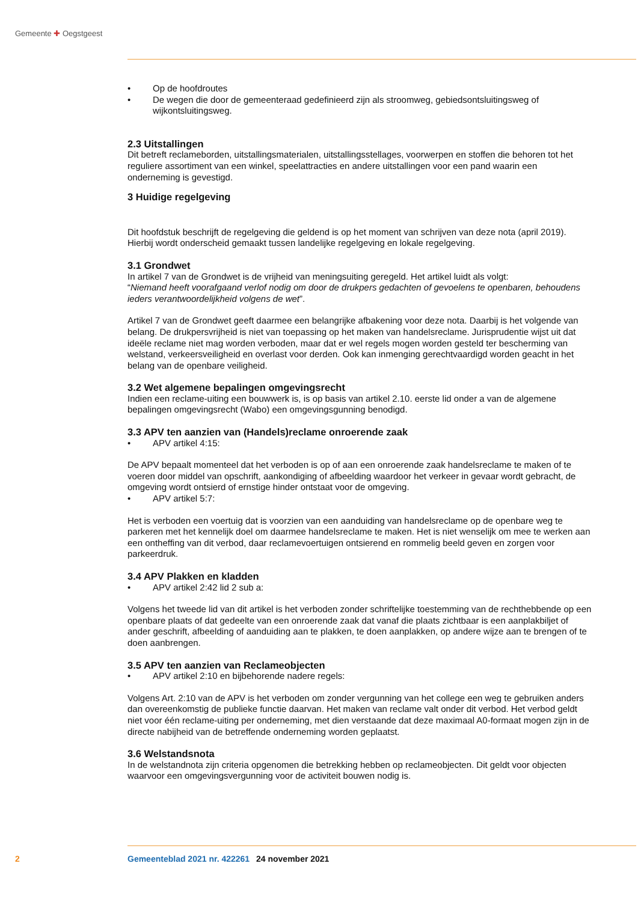Gemeente ✚ Oegstgeest
• Op de hoofdroutes
• De wegen die door de gemeenteraad gedefinieerd zijn als stroomweg, gebiedsontsluitingsweg of wijkontsluitingsweg.
2.3 Uitstallingen
Dit betreft reclameborden, uitstallingsmaterialen, uitstallingsstellages, voorwerpen en stoffen die behoren tot het reguliere assortiment van een winkel, speelattracties en andere uitstallingen voor een pand waarin een onderneming is gevestigd.
3 Huidige regelgeving
Dit hoofdstuk beschrijft de regelgeving die geldend is op het moment van schrijven van deze nota (april 2019). Hierbij wordt onderscheid gemaakt tussen landelijke regelgeving en lokale regelgeving.
3.1 Grondwet
In artikel 7 van de Grondwet is de vrijheid van meningsuiting geregeld. Het artikel luidt als volgt:
“Niemand heeft voorafgaand verlof nodig om door de drukpers gedachten of gevoelens te openbaren, behoudens ieders verantwoordelijkheid volgens de wet”.
Artikel 7 van de Grondwet geeft daarmee een belangrijke afbakening voor deze nota. Daarbij is het volgende van belang. De drukpersvrijheid is niet van toepassing op het maken van handelsreclame. Jurisprudentie wijst uit dat ideële reclame niet mag worden verboden, maar dat er wel regels mogen worden gesteld ter bescherming van welstand, verkeersveiligheid en overlast voor derden. Ook kan inmenging gerechtvaardigd worden geacht in het belang van de openbare veiligheid.
3.2 Wet algemene bepalingen omgevingsrecht
Indien een reclame-uiting een bouwwerk is, is op basis van artikel 2.10. eerste lid onder a van de algemene bepalingen omgevingsrecht (Wabo) een omgevingsgunning benodigd.
3.3 APV ten aanzien van (Handels)reclame onroerende zaak
• APV artikel 4:15:
De APV bepaalt momenteel dat het verboden is op of aan een onroerende zaak handelsreclame te maken of te voeren door middel van opschrift, aankondiging of afbeelding waardoor het verkeer in gevaar wordt gebracht, de omgeving wordt ontsierd of ernstige hinder ontstaat voor de omgeving.
• APV artikel 5:7:
Het is verboden een voertuig dat is voorzien van een aanduiding van handelsreclame op de openbare weg te parkeren met het kennelijk doel om daarmee handelsreclame te maken. Het is niet wenselijk om mee te werken aan een ontheffing van dit verbod, daar reclamevoertuigen ontsierend en rommelig beeld geven en zorgen voor parkeerdruk.
3.4 APV Plakken en kladden
• APV artikel 2:42 lid 2 sub a:
Volgens het tweede lid van dit artikel is het verboden zonder schriftelijke toestemming van de rechthebbende op een openbare plaats of dat gedeelte van een onroerende zaak dat vanaf die plaats zichtbaar is een aanplakbiljet of ander geschrift, afbeelding of aanduiding aan te plakken, te doen aanplakken, op andere wijze aan te brengen of te doen aanbrengen.
3.5 APV ten aanzien van Reclameobjecten
• APV artikel 2:10 en bijbehorende nadere regels:
Volgens Art. 2:10 van de APV is het verboden om zonder vergunning van het college een weg te gebruiken anders dan overeenkomstig de publieke functie daarvan. Het maken van reclame valt onder dit verbod. Het verbod geldt niet voor één reclame-uiting per onderneming, met dien verstaande dat deze maximaal A0-formaat mogen zijn in de directe nabijheid van de betreffende onderneming worden geplaatst.
3.6 Welstandsnota
In de welstandnota zijn criteria opgenomen die betrekking hebben op reclameobjecten. Dit geldt voor objecten waarvoor een omgevingsvergunning voor de activiteit bouwen nodig is.
2 Gemeenteblad 2021 nr. 422261 24 november 2021